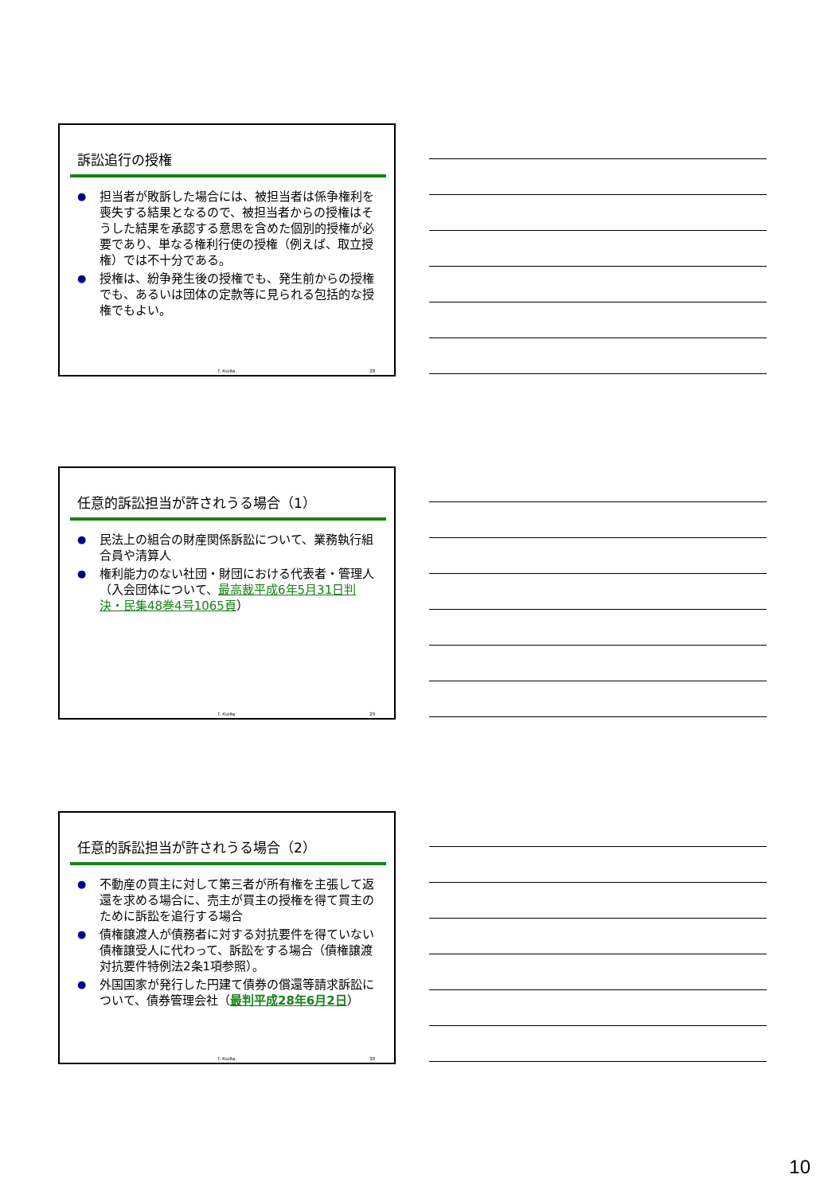訴訟追行の授権
● 担当者が敗訴した場合には、被担当者は係争権利を喪失する結果となるので、被担当者からの授権はそうした結果を承認する意思を含めた個別的授権が必要であり、単なる権利行使の授権（例えば、取立授権）では不十分である。
● 授権は、紛争発生後の授権でも、発生前からの授権でも、あるいは団体の定款等に見られる包括的な授権でもよい。
T. Kurita 28
任意的訴訟担当が許されうる場合（1）
● 民法上の組合の財産関係訴訟について、業務執行組合員や清算人
● 権利能力のない社団・財団における代表者・管理人（入会団体について、最高裁平成6年5月31日判決・民集48巻4号1065頁）
T. Kurita 29
任意的訴訟担当が許されうる場合（2）
● 不動産の買主に対して第三者が所有権を主張して返還を求める場合に、売主が買主の授権を得て買主のために訴訟を追行する場合
● 債権譲渡人が債務者に対する対抗要件を得ていない債権譲受人に代わって、訴訟をする場合（債権譲渡対抗要件特例法2条1項参照）。
● 外国国家が発行した円建て債券の償還等請求訴訟について、債券管理会社（最判平成28年6月2日）
T. Kurita 30
10